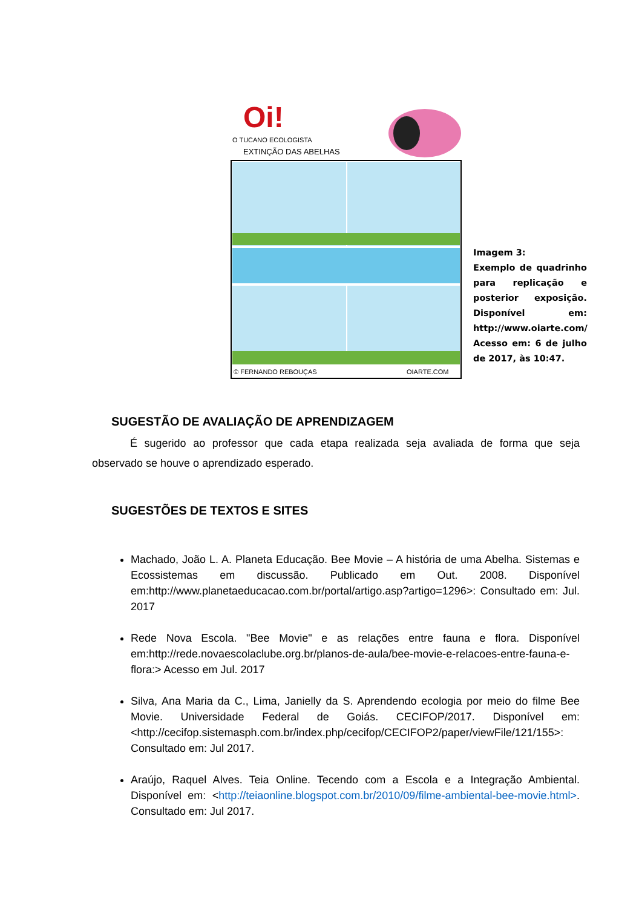Oi!
O TUCANO ECOLOGISTA
EXTINÇÃO DAS ABELHAS
© FERNANDO REBOUÇAS
OIARTE.COM
Imagem 3:
Exemplo de quadrinho para replicação e posterior exposição. Disponível em: http://www.oiarte.com/ Acesso em: 6 de julho de 2017, às 10:47.
SUGESTÃO DE AVALIAÇÃO DE APRENDIZAGEM
É sugerido ao professor que cada etapa realizada seja avaliada de forma que seja observado se houve o aprendizado esperado.
SUGESTÕES DE TEXTOS E SITES
Machado, João L. A. Planeta Educação. Bee Movie – A história de uma Abelha. Sistemas e Ecossistemas em discussão. Publicado em Out. 2008. Disponível em:http://www.planetaeducacao.com.br/portal/artigo.asp?artigo=1296>: Consultado em: Jul. 2017
Rede Nova Escola. "Bee Movie" e as relações entre fauna e flora. Disponível em:http://rede.novaescolaclube.org.br/planos-de-aula/bee-movie-e-relacoes-entre-fauna-e-flora:> Acesso em Jul. 2017
Silva, Ana Maria da C., Lima, Janielly da S. Aprendendo ecologia por meio do filme Bee Movie. Universidade Federal de Goiás. CECIFOP/2017. Disponível em:<http://cecifop.sistemasph.com.br/index.php/cecifop/CECIFOP2/paper/viewFile/121/155>: Consultado em: Jul 2017.
Araújo, Raquel Alves. Teia Online. Tecendo com a Escola e a Integração Ambiental. Disponível em: <http://teiaonline.blogspot.com.br/2010/09/filme-ambiental-bee-movie.html>. Consultado em: Jul 2017.